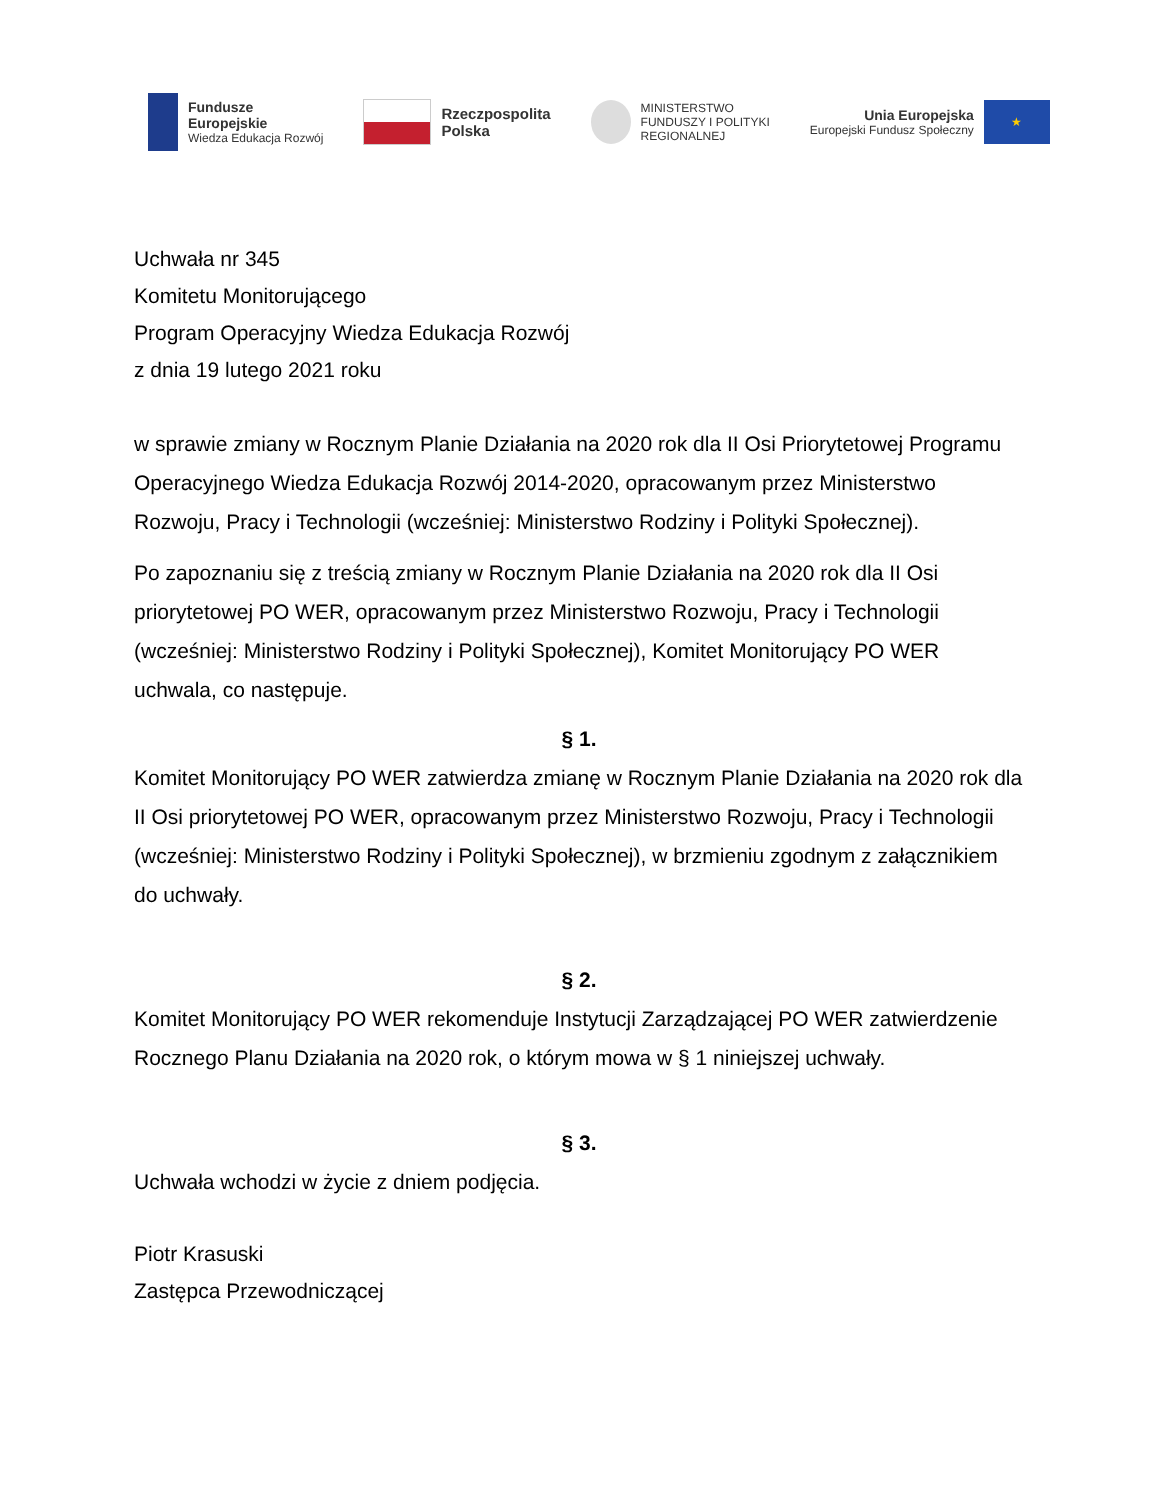Fundusze
Europejskie
Wiedza Edukacja Rozwój
Rzeczpospolita
Polska
MINISTERSTWO
FUNDUSZY I POLITYKI
REGIONALNEJ
Unia Europejska
Europejski Fundusz Społeczny
★
Uchwała nr 345
Komitetu Monitorującego
Program Operacyjny Wiedza Edukacja Rozwój
z dnia 19 lutego 2021 roku
w sprawie zmiany w Rocznym Planie Działania na 2020 rok dla II Osi Priorytetowej Programu Operacyjnego Wiedza Edukacja Rozwój 2014-2020, opracowanym przez Ministerstwo Rozwoju, Pracy i Technologii (wcześniej: Ministerstwo Rodziny i Polityki Społecznej).
Po zapoznaniu się z treścią zmiany w Rocznym Planie Działania na 2020 rok dla II Osi priorytetowej PO WER, opracowanym przez Ministerstwo Rozwoju, Pracy i Technologii (wcześniej: Ministerstwo Rodziny i Polityki Społecznej), Komitet Monitorujący PO WER uchwala, co następuje.
§ 1.
Komitet Monitorujący PO WER zatwierdza zmianę w Rocznym Planie Działania na 2020 rok dla II Osi priorytetowej PO WER, opracowanym przez Ministerstwo Rozwoju, Pracy i Technologii (wcześniej: Ministerstwo Rodziny i Polityki Społecznej), w brzmieniu zgodnym z załącznikiem do uchwały.
§ 2.
Komitet Monitorujący PO WER rekomenduje Instytucji Zarządzającej PO WER zatwierdzenie Rocznego Planu Działania na 2020 rok, o którym mowa w § 1 niniejszej uchwały.
§ 3.
Uchwała wchodzi w życie z dniem podjęcia.
Piotr Krasuski
Zastępca Przewodniczącej